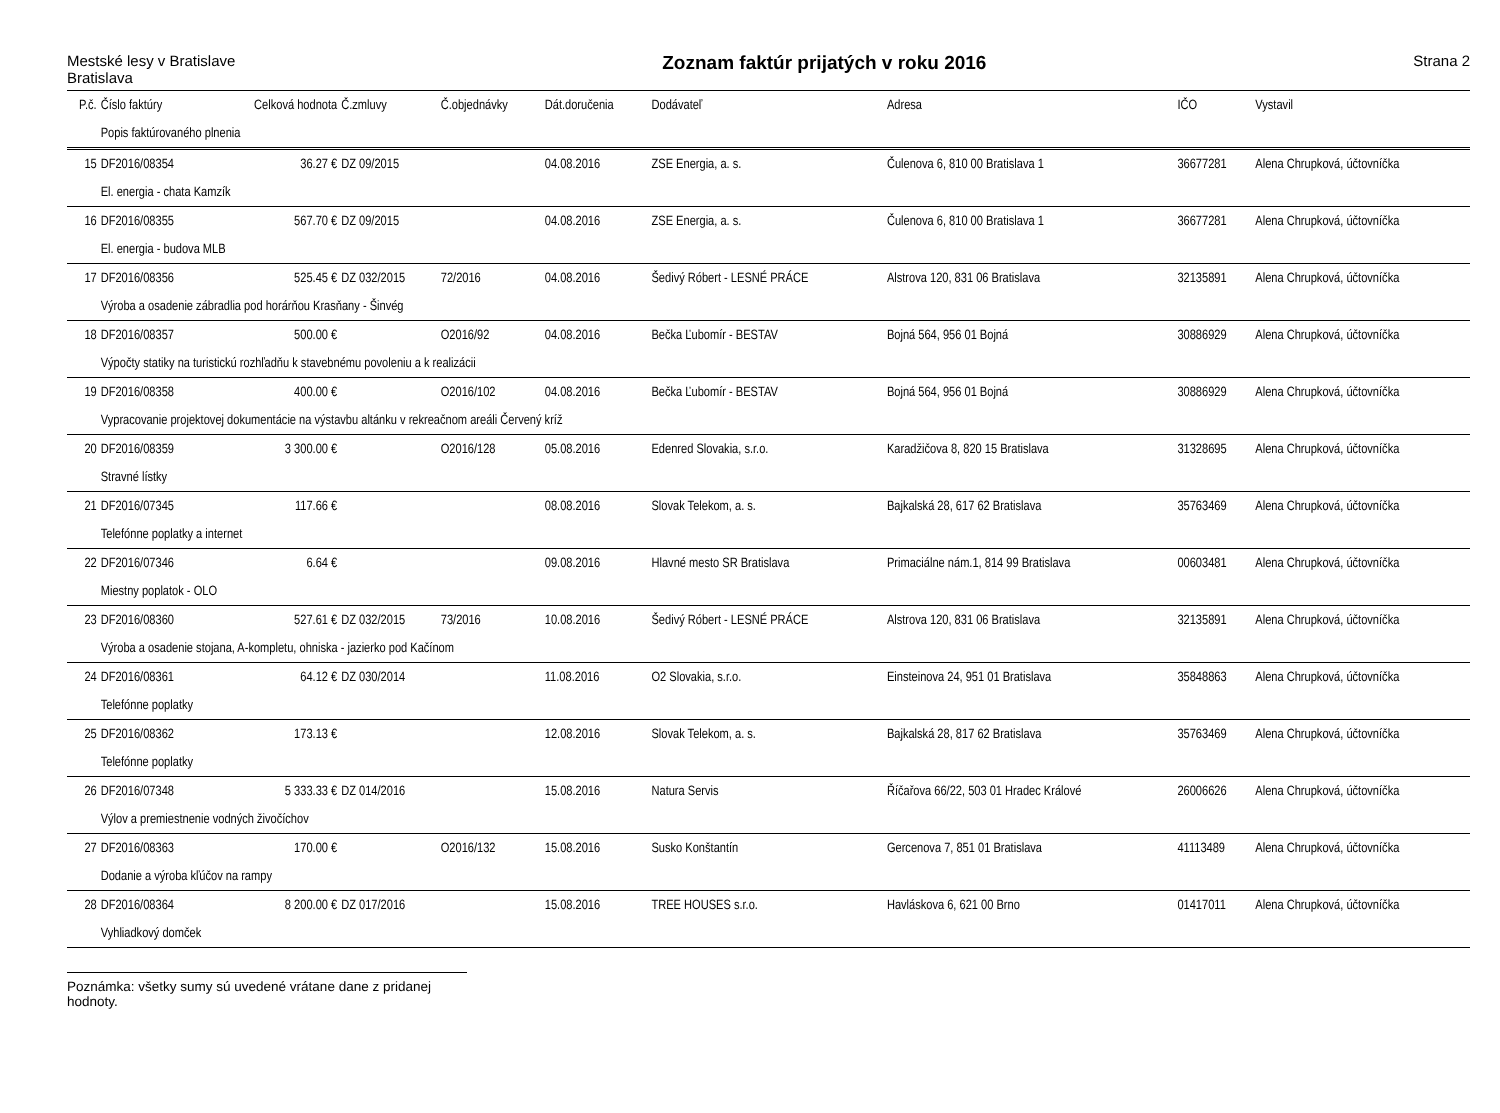Mestské lesy v Bratislave
Bratislava
Zoznam faktúr prijatých v roku 2016
Strana 2
| P.č. | Číslo faktúry | Celková hodnota | Č.zmluvy | Č.objednávky | Dát.doručenia | Dodávateľ | Adresa | IČO | Vystavil |
| --- | --- | --- | --- | --- | --- | --- | --- | --- | --- |
| | Popis faktúrovaného plnenia | | | | | | | | |
| 15 | DF2016/08354 | 36.27 € | DZ 09/2015 | | 04.08.2016 | ZSE Energia, a. s. | Čulenova 6, 810 00 Bratislava 1 | 36677281 | Alena Chrupková, účtovníčka |
| | El. energia - chata Kamzík | | | | | | | | |
| 16 | DF2016/08355 | 567.70 € | DZ 09/2015 | | 04.08.2016 | ZSE Energia, a. s. | Čulenova 6, 810 00 Bratislava 1 | 36677281 | Alena Chrupková, účtovníčka |
| | El. energia - budova MLB | | | | | | | | |
| 17 | DF2016/08356 | 525.45 € | DZ 032/2015 | 72/2016 | 04.08.2016 | Šedivý Róbert - LESNÉ PRÁCE | Alstrova 120, 831 06 Bratislava | 32135891 | Alena Chrupková, účtovníčka |
| | Výroba a osadenie zábradlia pod horárňou Krasňany - Šinvég | | | | | | | | |
| 18 | DF2016/08357 | 500.00 € | | O2016/92 | 04.08.2016 | Bečka Ľubomír - BESTAV | Bojná 564, 956 01 Bojná | 30886929 | Alena Chrupková, účtovníčka |
| | Výpočty statiky na turistickú rozhľadňu k stavebnému povoleniu a k realizácii | | | | | | | | |
| 19 | DF2016/08358 | 400.00 € | | O2016/102 | 04.08.2016 | Bečka Ľubomír - BESTAV | Bojná 564, 956 01 Bojná | 30886929 | Alena Chrupková, účtovníčka |
| | Vypracovanie projektovej dokumentácie na výstavbu altánku v rekreačnom areáli Červený kríž | | | | | | | | |
| 20 | DF2016/08359 | 3 300.00 € | | O2016/128 | 05.08.2016 | Edenred Slovakia, s.r.o. | Karadžičova 8, 820 15 Bratislava | 31328695 | Alena Chrupková, účtovníčka |
| | Stravné lístky | | | | | | | | |
| 21 | DF2016/07345 | 117.66 € | | | 08.08.2016 | Slovak Telekom, a. s. | Bajkalská 28, 617 62 Bratislava | 35763469 | Alena Chrupková, účtovníčka |
| | Telefónne poplatky a internet | | | | | | | | |
| 22 | DF2016/07346 | 6.64 € | | | 09.08.2016 | Hlavné mesto SR Bratislava | Primaciálne nám.1, 814 99 Bratislava | 00603481 | Alena Chrupková, účtovníčka |
| | Miestny poplatok - OLO | | | | | | | | |
| 23 | DF2016/08360 | 527.61 € | DZ 032/2015 | 73/2016 | 10.08.2016 | Šedivý Róbert - LESNÉ PRÁCE | Alstrova 120, 831 06 Bratislava | 32135891 | Alena Chrupková, účtovníčka |
| | Výroba a osadenie stojana, A-kompletu, ohniska - jazierko pod Kačínom | | | | | | | | |
| 24 | DF2016/08361 | 64.12 € | DZ 030/2014 | | 11.08.2016 | O2 Slovakia, s.r.o. | Einsteinova 24, 951 01 Bratislava | 35848863 | Alena Chrupková, účtovníčka |
| | Telefónne poplatky | | | | | | | | |
| 25 | DF2016/08362 | 173.13 € | | | 12.08.2016 | Slovak Telekom, a. s. | Bajkalská 28, 817 62 Bratislava | 35763469 | Alena Chrupková, účtovníčka |
| | Telefónne poplatky | | | | | | | | |
| 26 | DF2016/07348 | 5 333.33 € | DZ 014/2016 | | 15.08.2016 | Natura Servis | Říčařova 66/22, 503 01 Hradec Králové | 26006626 | Alena Chrupková, účtovníčka |
| | Výlov a premiestnenie vodných živočíchov | | | | | | | | |
| 27 | DF2016/08363 | 170.00 € | | O2016/132 | 15.08.2016 | Susko Konštantín | Gercenova 7, 851 01 Bratislava | 41113489 | Alena Chrupková, účtovníčka |
| | Dodanie a výroba kľúčov na rampy | | | | | | | | |
| 28 | DF2016/08364 | 8 200.00 € | DZ 017/2016 | | 15.08.2016 | TREE HOUSES s.r.o. | Havláskova 6, 621 00 Brno | 01417011 | Alena Chrupková, účtovníčka |
| | Vyhliadkový domček | | | | | | | | |
Poznámka: všetky sumy sú uvedené vrátane dane z pridanej hodnoty.